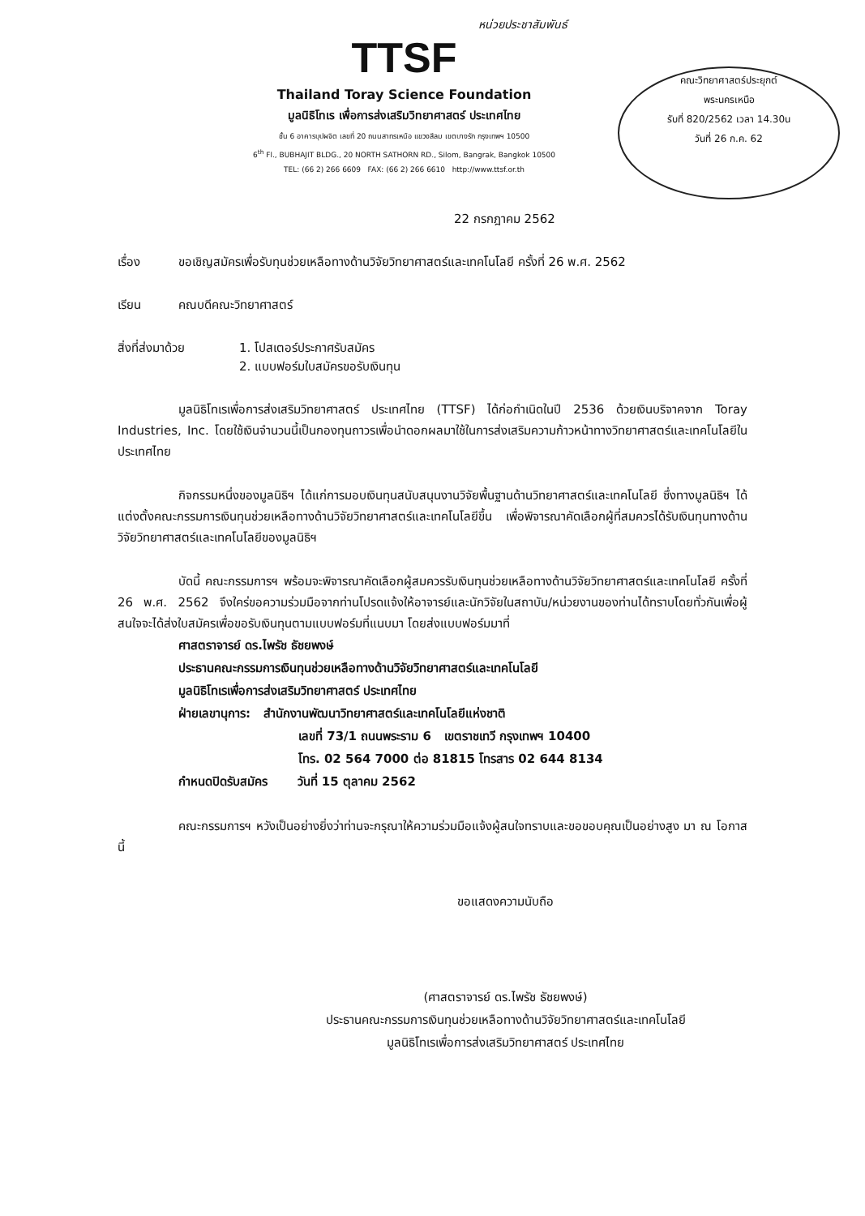หน่วยประชาสัมพันธ์
คณะวิทยาศาสตร์ประยุกต์
พระนครเหนือ
รับที่ 820/2562 เวลา 14.30น
วันที่ 26 ก.ค. 62
TTSF
Thailand Toray Science Foundation
มูลนิธิโทเร เพื่อการส่งเสริมวิทยาศาสตร์ ประเทศไทย
ชั้น 6 อาคารบุปผจิต เลขที่ 20 ถนนสาทรเหนือ แขวงสีลม เขตบางรัก กรุงเทพฯ 10500
6<sup>th</sup> Fl., BUBHAJIT BLDG., 20 NORTH SATHORN RD., Silom, Bangrak, Bangkok 10500
TEL: (66 2) 266 6609 FAX: (66 2) 266 6610 http://www.ttsf.or.th
22 กรกฎาคม 2562
เรื่อง ขอเชิญสมัครเพื่อรับทุนช่วยเหลือทางด้านวิจัยวิทยาศาสตร์และเทคโนโลยี ครั้งที่ 26 พ.ศ. 2562
เรียน คณบดีคณะวิทยาศาสตร์
สิ่งที่ส่งมาด้วย 1. โปสเตอร์ประกาศรับสมัคร
2. แบบฟอร์มใบสมัครขอรับเงินทุน
มูลนิธิโทเรเพื่อการส่งเสริมวิทยาศาสตร์ ประเทศไทย (TTSF) ได้ก่อกำเนิดในปี 2536 ด้วยเงินบริจาคจาก Toray Industries, Inc. โดยใช้เงินจำนวนนี้เป็นกองทุนถาวรเพื่อนำดอกผลมาใช้ในการส่งเสริมความก้าวหน้าทางวิทยาศาสตร์และเทคโนโลยีในประเทศไทย
กิจกรรมหนึ่งของมูลนิธิฯ ได้แก่การมอบเงินทุนสนับสนุนงานวิจัยพื้นฐานด้านวิทยาศาสตร์และเทคโนโลยี ซึ่งทางมูลนิธิฯ ได้แต่งตั้งคณะกรรมการเงินทุนช่วยเหลือทางด้านวิจัยวิทยาศาสตร์และเทคโนโลยีขึ้น เพื่อพิจารณาคัดเลือกผู้ที่สมควรได้รับเงินทุนทางด้านวิจัยวิทยาศาสตร์และเทคโนโลยีของมูลนิธิฯ
บัดนี้ คณะกรรมการฯ พร้อมจะพิจารณาคัดเลือกผู้สมควรรับเงินทุนช่วยเหลือทางด้านวิจัยวิทยาศาสตร์และเทคโนโลยี ครั้งที่ 26 พ.ศ. 2562 จึงใคร่ขอความร่วมมือจากท่านโปรดแจ้งให้อาจารย์และนักวิจัยในสถาบัน/หน่วยงานของท่านได้ทราบโดยทั่วกันเพื่อผู้สนใจจะได้ส่งใบสมัครเพื่อขอรับเงินทุนตามแบบฟอร์มที่แนบมา โดยส่งแบบฟอร์มมาที่
ศาสตราจารย์ ดร.ไพรัช ธัชยพงษ์
ประธานคณะกรรมการเงินทุนช่วยเหลือทางด้านวิจัยวิทยาศาสตร์และเทคโนโลยี
มูลนิธิโทเรเพื่อการส่งเสริมวิทยาศาสตร์ ประเทศไทย
ฝ่ายเลขานุการ: สำนักงานพัฒนาวิทยาศาสตร์และเทคโนโลยีแห่งชาติ
เลขที่ 73/1 ถนนพระราม 6 เขตราชเทวี กรุงเทพฯ 10400
โทร. 02 564 7000 ต่อ 81815 โทรสาร 02 644 8134
กำหนดปิดรับสมัคร วันที่ 15 ตุลาคม 2562
คณะกรรมการฯ หวังเป็นอย่างยิ่งว่าท่านจะกรุณาให้ความร่วมมือแจ้งผู้สนใจทราบและขอขอบคุณเป็นอย่างสูง มา ณ โอกาสนี้
ขอแสดงความนับถือ
(ศาสตราจารย์ ดร.ไพรัช ธัชยพงษ์)
ประธานคณะกรรมการเงินทุนช่วยเหลือทางด้านวิจัยวิทยาศาสตร์และเทคโนโลยี
มูลนิธิโทเรเพื่อการส่งเสริมวิทยาศาสตร์ ประเทศไทย